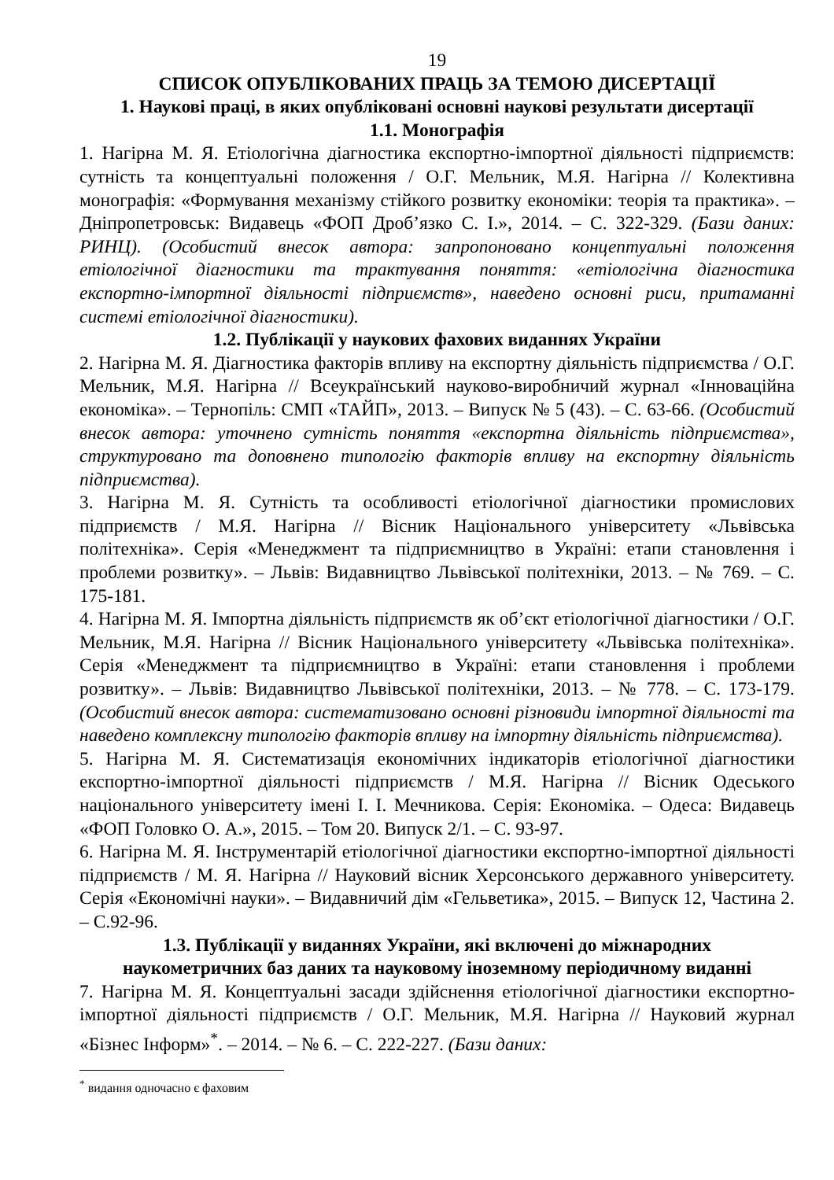19
СПИСОК ОПУБЛІКОВАНИХ ПРАЦЬ ЗА ТЕМОЮ ДИСЕРТАЦІЇ
1. Наукові праці, в яких опубліковані основні наукові результати дисертації
1.1. Монографія
1. Нагірна М. Я. Етіологічна діагностика експортно-імпортної діяльності підприємств: сутність та концептуальні положення / О.Г. Мельник, М.Я. Нагірна // Колективна монографія: «Формування механізму стійкого розвитку економіки: теорія та практика». – Дніпропетровськ: Видавець «ФОП Дроб’язко С. І.», 2014. – С. 322-329. (Бази даних: РИНЦ). (Особистий внесок автора: запропоновано концептуальні положення етіологічної діагностики та трактування поняття: «етіологічна діагностика експортно-імпортної діяльності підприємств», наведено основні риси, притаманні системі етіологічної діагностики).
1.2. Публікації у наукових фахових виданнях України
2. Нагірна М. Я. Діагностика факторів впливу на експортну діяльність підприємства / О.Г. Мельник, М.Я. Нагірна // Всеукраїнський науково-виробничий журнал «Інноваційна економіка». – Тернопіль: СМП «ТАЙП», 2013. – Випуск № 5 (43). – С. 63-66. (Особистий внесок автора: уточнено сутність поняття «експортна діяльність підприємства», структуровано та доповнено типологію факторів впливу на експортну діяльність підприємства).
3. Нагірна М. Я. Сутність та особливості етіологічної діагностики промислових підприємств / М.Я. Нагірна // Вісник Національного університету «Львівська політехніка». Серія «Менеджмент та підприємництво в Україні: етапи становлення і проблеми розвитку». – Львів: Видавництво Львівської політехніки, 2013. – № 769. – С. 175-181.
4. Нагірна М. Я. Імпортна діяльність підприємств як об’єкт етіологічної діагностики / О.Г. Мельник, М.Я. Нагірна // Вісник Національного університету «Львівська політехніка». Серія «Менеджмент та підприємництво в Україні: етапи становлення і проблеми розвитку». – Львів: Видавництво Львівської політехніки, 2013. – № 778. – С. 173-179. (Особистий внесок автора: систематизовано основні різновиди імпортної діяльності та наведено комплексну типологію факторів впливу на імпортну діяльність підприємства).
5. Нагірна М. Я. Систематизація економічних індикаторів етіологічної діагностики експортно-імпортної діяльності підприємств / М.Я. Нагірна // Вісник Одеського національного університету імені І. І. Мечникова. Серія: Економіка. – Одеса: Видавець «ФОП Головко О. А.», 2015. – Том 20. Випуск 2/1. – С. 93-97.
6. Нагірна М. Я. Інструментарій етіологічної діагностики експортно-імпортної діяльності підприємств / М. Я. Нагірна // Науковий вісник Херсонського державного університету. Серія «Економічні науки». – Видавничий дім «Гельветика», 2015. – Випуск 12, Частина 2. – С.92-96.
1.3. Публікації у виданнях України, які включені до міжнародних
наукометричних баз даних та науковому іноземному періодичному виданні
7. Нагірна М. Я. Концептуальні засади здійснення етіологічної діагностики експортно-імпортної діяльності підприємств / О.Г. Мельник, М.Я. Нагірна // Науковий журнал «Бізнес Інформ»<sup>*</sup>. – 2014. – № 6. – С. 222-227. (Бази даних:
<sup>*</sup> видання одночасно є фаховим